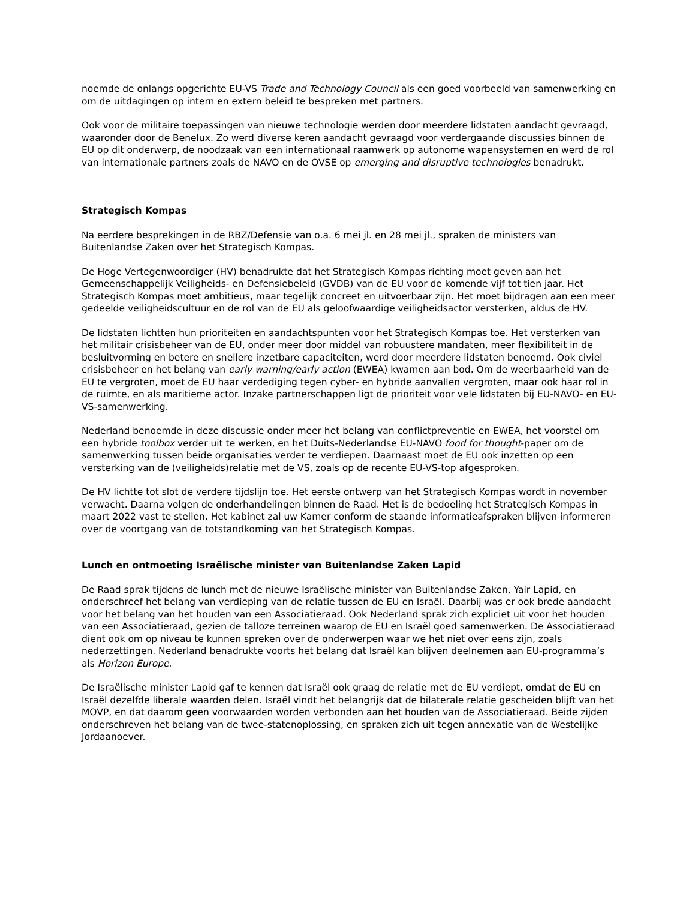noemde de onlangs opgerichte EU-VS Trade and Technology Council als een goed voorbeeld van samenwerking en om de uitdagingen op intern en extern beleid te bespreken met partners.
Ook voor de militaire toepassingen van nieuwe technologie werden door meerdere lidstaten aandacht gevraagd, waaronder door de Benelux. Zo werd diverse keren aandacht gevraagd voor verdergaande discussies binnen de EU op dit onderwerp, de noodzaak van een internationaal raamwerk op autonome wapensystemen en werd de rol van internationale partners zoals de NAVO en de OVSE op emerging and disruptive technologies benadrukt.
Strategisch Kompas
Na eerdere besprekingen in de RBZ/Defensie van o.a. 6 mei jl. en 28 mei jl., spraken de ministers van Buitenlandse Zaken over het Strategisch Kompas.
De Hoge Vertegenwoordiger (HV) benadrukte dat het Strategisch Kompas richting moet geven aan het Gemeenschappelijk Veiligheids- en Defensiebeleid (GVDB) van de EU voor de komende vijf tot tien jaar. Het Strategisch Kompas moet ambitieus, maar tegelijk concreet en uitvoerbaar zijn. Het moet bijdragen aan een meer gedeelde veiligheidscultuur en de rol van de EU als geloofwaardige veiligheidsactor versterken, aldus de HV.
De lidstaten lichtten hun prioriteiten en aandachtspunten voor het Strategisch Kompas toe. Het versterken van het militair crisisbeheer van de EU, onder meer door middel van robuustere mandaten, meer flexibiliteit in de besluitvorming en betere en snellere inzetbare capaciteiten, werd door meerdere lidstaten benoemd. Ook civiel crisisbeheer en het belang van early warning/early action (EWEA) kwamen aan bod. Om de weerbaarheid van de EU te vergroten, moet de EU haar verdediging tegen cyber- en hybride aanvallen vergroten, maar ook haar rol in de ruimte, en als maritieme actor. Inzake partnerschappen ligt de prioriteit voor vele lidstaten bij EU-NAVO- en EU-VS-samenwerking.
Nederland benoemde in deze discussie onder meer het belang van conflictpreventie en EWEA, het voorstel om een hybride toolbox verder uit te werken, en het Duits-Nederlandse EU-NAVO food for thought-paper om de samenwerking tussen beide organisaties verder te verdiepen. Daarnaast moet de EU ook inzetten op een versterking van de (veiligheids)relatie met de VS, zoals op de recente EU-VS-top afgesproken.
De HV lichtte tot slot de verdere tijdslijn toe. Het eerste ontwerp van het Strategisch Kompas wordt in november verwacht. Daarna volgen de onderhandelingen binnen de Raad. Het is de bedoeling het Strategisch Kompas in maart 2022 vast te stellen. Het kabinet zal uw Kamer conform de staande informatieafspraken blijven informeren over de voortgang van de totstandkoming van het Strategisch Kompas.
Lunch en ontmoeting Israëlische minister van Buitenlandse Zaken Lapid
De Raad sprak tijdens de lunch met de nieuwe Israëlische minister van Buitenlandse Zaken, Yair Lapid, en onderschreef het belang van verdieping van de relatie tussen de EU en Israël. Daarbij was er ook brede aandacht voor het belang van het houden van een Associatieraad. Ook Nederland sprak zich expliciet uit voor het houden van een Associatieraad, gezien de talloze terreinen waarop de EU en Israël goed samenwerken. De Associatieraad dient ook om op niveau te kunnen spreken over de onderwerpen waar we het niet over eens zijn, zoals nederzettingen. Nederland benadrukte voorts het belang dat Israël kan blijven deelnemen aan EU-programma’s als Horizon Europe.
De Israëlische minister Lapid gaf te kennen dat Israël ook graag de relatie met de EU verdiept, omdat de EU en Israël dezelfde liberale waarden delen. Israël vindt het belangrijk dat de bilaterale relatie gescheiden blijft van het MOVP, en dat daarom geen voorwaarden worden verbonden aan het houden van de Associatieraad. Beide zijden onderschreven het belang van de twee-statenoplossing, en spraken zich uit tegen annexatie van de Westelijke Jordaanoever.